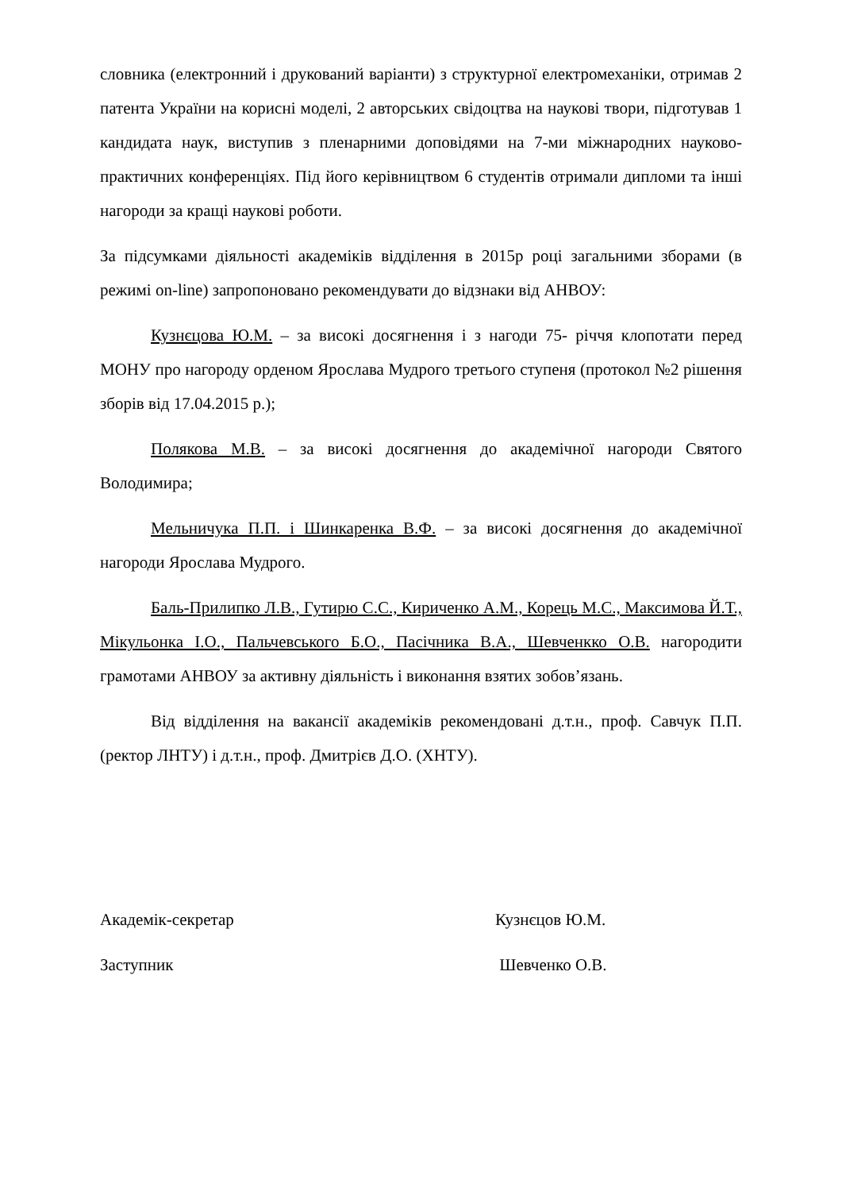словника (електронний і друкований варіанти) з структурної електромеханіки, отримав 2 патента України на корисні моделі, 2 авторських свідоцтва на наукові твори, підготував 1 кандидата наук, виступив з пленарними доповідями на 7-ми міжнародних науково-практичних конференціях. Під його керівництвом 6 студентів отримали дипломи та інші нагороди за кращі наукові роботи.
За підсумками діяльності академіків відділення в 2015р році загальними зборами (в режимі on-line) запропоновано рекомендувати до відзнаки від АНВОУ:
Кузнєцова Ю.М. – за високі досягнення і з нагоди 75- річчя клопотати перед МОНУ про нагороду орденом Ярослава Мудрого третього ступеня (протокол №2 рішення зборів від 17.04.2015 р.);
Полякова М.В. – за високі досягнення до академічної нагороди Святого Володимира;
Мельничука П.П. і Шинкаренка В.Ф. – за високі досягнення до академічної нагороди Ярослава Мудрого.
Баль-Прилипко Л.В., Гутирю С.С., Кириченко А.М., Корець М.С., Максимова Й.Т., Мікульонка І.О., Пальчевського Б.О., Пасічника В.А., Шевченкко О.В. нагородити грамотами АНВОУ за активну діяльність і виконання взятих зобов’язань.
Від відділення на вакансії академіків рекомендовані д.т.н., проф. Савчук П.П. (ректор ЛНТУ) і д.т.н., проф. Дмитрієв Д.О. (ХНТУ).
Академік-секретар Кузнєцов Ю.М.
Заступник Шевченко О.В.